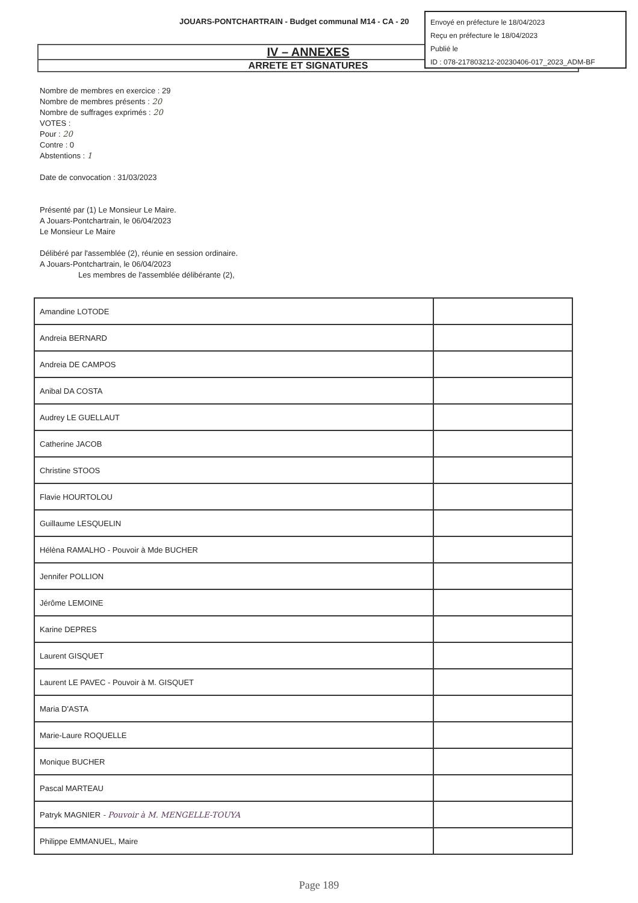JOUARS-PONTCHARTRAIN - Budget communal M14 - CA - 20
Envoyé en préfecture le 18/04/2023
Reçu en préfecture le 18/04/2023
Publié le
ID : 078-217803212-20230406-017_2023_ADM-BF
IV – ANNEXES
ARRETE ET SIGNATURES
Nombre de membres en exercice : 29
Nombre de membres présents : 20
Nombre de suffrages exprimés : 20
VOTES :
Pour : 20
Contre : 0
Abstentions : 1
Date de convocation : 31/03/2023
Présenté par (1) Le Monsieur Le Maire.
A Jouars-Pontchartrain, le 06/04/2023
Le Monsieur Le Maire
Délibéré par l'assemblée (2), réunie en session ordinaire.
A Jouars-Pontchartrain, le 06/04/2023
Les membres de l'assemblée délibérante (2),
| Amandine LOTODE | |
| Andreia BERNARD | |
| Andreia DE CAMPOS | |
| Anibal DA COSTA | |
| Audrey LE GUELLAUT | |
| Catherine JACOB | |
| Christine STOOS | |
| Flavie HOURTOLOU | |
| Guillaume LESQUELIN | |
| Hélèna RAMALHO - Pouvoir à Mde BUCHER | |
| Jennifer POLLION | |
| Jérôme LEMOINE | |
| Karine DEPRES | |
| Laurent GISQUET | |
| Laurent LE PAVEC - Pouvoir à M. GISQUET | |
| Maria D'ASTA | |
| Marie-Laure ROQUELLE | |
| Monique BUCHER | |
| Pascal MARTEAU | |
| Patryk MAGNIER - Pouvoir à M. MENGELLE-TOUYA | |
| Philippe EMMANUEL, Maire | |
Page 189